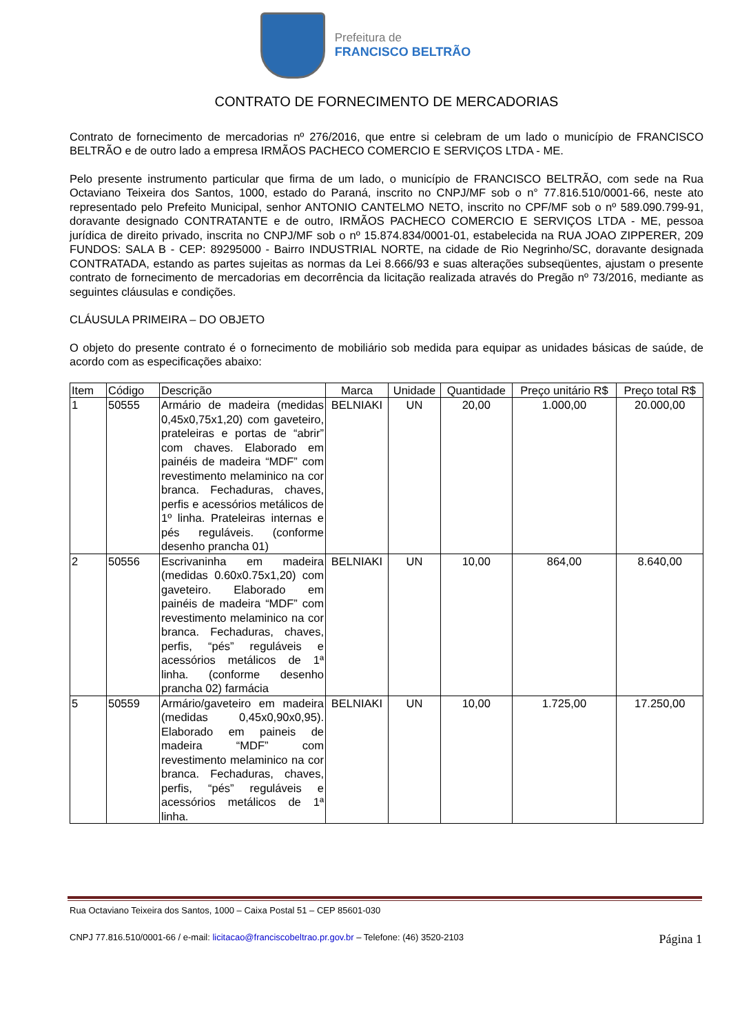Prefeitura de
FRANCISCO BELTRÃO
CONTRATO DE FORNECIMENTO DE MERCADORIAS
Contrato de fornecimento de mercadorias nº 276/2016, que entre si celebram de um lado o município de FRANCISCO BELTRÃO e de outro lado a empresa IRMÃOS PACHECO COMERCIO E SERVIÇOS LTDA - ME.
Pelo presente instrumento particular que firma de um lado, o município de FRANCISCO BELTRÃO, com sede na Rua Octaviano Teixeira dos Santos, 1000, estado do Paraná, inscrito no CNPJ/MF sob o n° 77.816.510/0001-66, neste ato representado pelo Prefeito Municipal, senhor ANTONIO CANTELMO NETO, inscrito no CPF/MF sob o nº 589.090.799-91, doravante designado CONTRATANTE e de outro, IRMÃOS PACHECO COMERCIO E SERVIÇOS LTDA - ME, pessoa jurídica de direito privado, inscrita no CNPJ/MF sob o nº 15.874.834/0001-01, estabelecida na RUA JOAO ZIPPERER, 209 FUNDOS: SALA B - CEP: 89295000 - Bairro INDUSTRIAL NORTE, na cidade de Rio Negrinho/SC, doravante designada CONTRATADA, estando as partes sujeitas as normas da Lei 8.666/93 e suas alterações subseqüentes, ajustam o presente contrato de fornecimento de mercadorias em decorrência da licitação realizada através do Pregão nº 73/2016, mediante as seguintes cláusulas e condições.
CLÁUSULA PRIMEIRA – DO OBJETO
O objeto do presente contrato é o fornecimento de mobiliário sob medida para equipar as unidades básicas de saúde, de acordo com as especificações abaixo:
| Item | Código | Descrição | Marca | Unidade | Quantidade | Preço unitário R$ | Preço total R$ |
| --- | --- | --- | --- | --- | --- | --- | --- |
| 1 | 50555 | Armário de madeira (medidas 0,45x0,75x1,20) com gaveteiro, prateleiras e portas de “abrir” com chaves. Elaborado em painéis de madeira “MDF” com revestimento melaminico na cor branca. Fechaduras, chaves, perfis e acessórios metálicos de 1º linha. Prateleiras internas e pés reguláveis. (conforme desenho prancha 01) | BELNIAKI | UN | 20,00 | 1.000,00 | 20.000,00 |
| 2 | 50556 | Escrivaninha em madeira (medidas 0.60x0.75x1,20) com gaveteiro. Elaborado em painéis de madeira “MDF” com revestimento melaminico na cor branca. Fechaduras, chaves, perfis, “pés” reguláveis e acessórios metálicos de 1ª linha. (conforme desenho prancha 02) farmácia | BELNIAKI | UN | 10,00 | 864,00 | 8.640,00 |
| 5 | 50559 | Armário/gaveteiro em madeira (medidas 0,45x0,90x0,95). Elaborado em paineis de madeira “MDF” com revestimento melaminico na cor branca. Fechaduras, chaves, perfis, “pés” reguláveis e acessórios metálicos de 1ª linha. | BELNIAKI | UN | 10,00 | 1.725,00 | 17.250,00 |
Rua Octaviano Teixeira dos Santos, 1000 – Caixa Postal 51 – CEP 85601-030
Página 1 CNPJ 77.816.510/0001-66 / e-mail: licitacao@franciscobeltrao.pr.gov.br – Telefone: (46) 3520-2103